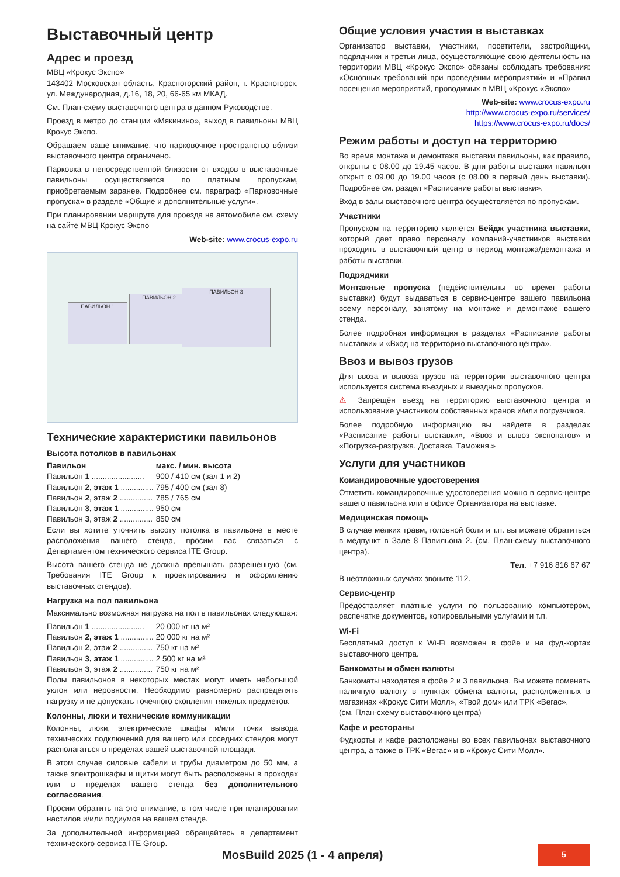Выставочный центр
Адрес и проезд
МВЦ «Крокус Экспо»
143402 Московская область, Красногорский район, г. Красногорск, ул. Международная, д.16, 18, 20, 66-65 км МКАД.
См. План-схему выставочного центра в данном Руководстве.
Проезд в метро до станции «Мякинино», выход в павильоны МВЦ Крокус Экспо.
Обращаем ваше внимание, что парковочное пространство вблизи выставочного центра ограничено.
Парковка в непосредственной близости от входов в выставочные павильоны осуществляется по платным пропускам, приобретаемым заранее. Подробнее см. параграф «Парковочные пропуска» в разделе «Общие и дополнительные услуги».
При планировании маршрута для проезда на автомобиле см. схему на сайте МВЦ Крокус Экспо
Web-site: www.crocus-expo.ru
ПАВИЛЬОН 1
ПАВИЛЬОН 2
ПАВИЛЬОН 3
Технические характеристики павильонов
Высота потолков в павильонах
| Павильон | макс. / мин. высота |
| --- | --- |
| Павильон 1 ........................ | 900 / 410 см (зал 1 и 2) |
| Павильон 2, этаж 1 ............... | 795 / 400 см (зал 8) |
| Павильон 2 , этаж 2 ............... | 785 / 765 см |
| Павильон 3, этаж 1 ............... | 950 см |
| Павильон 3 , этаж 2 ............... | 850 см |
Если вы хотите уточнить высоту потолка в павильоне в месте расположения вашего стенда, просим вас связаться с Департаментом технического сервиса ITE Group.
Высота вашего стенда не должна превышать разрешенную (см. Требования ITE Group к проектированию и оформлению выставочных стендов).
Нагрузка на пол павильона
Максимально возможная нагрузка на пол в павильонах следующая:
| Павильон 1 ........................ | 20 000 кг на м² |
| Павильон 2, этаж 1 ............... | 20 000 кг на м² |
| Павильон 2 , этаж 2 ............... | 750 кг на м² |
| Павильон 3, этаж 1 ............... | 2 500 кг на м² |
| Павильон 3 , этаж 2 ............... | 750 кг на м² |
Полы павильонов в некоторых местах могут иметь небольшой уклон или неровности. Необходимо равномерно распределять нагрузку и не допускать точечного скопления тяжелых предметов.
Колонны, люки и технические коммуникации
Колонны, люки, электрические шкафы и/или точки вывода технических подключений для вашего или соседних стендов могут располагаться в пределах вашей выставочной площади.
В этом случае силовые кабели и трубы диаметром до 50 мм, а также электрошкафы и щитки могут быть расположены в проходах или в пределах вашего стенда без дополнительного согласования.
Просим обратить на это внимание, в том числе при планировании настилов и/или подиумов на вашем стенде.
За дополнительной информацией обращайтесь в департамент технического сервиса ITE Group.
Общие условия участия в выставках
Организатор выставки, участники, посетители, застройщики, подрядчики и третьи лица, осуществляющие свою деятельность на территории МВЦ «Крокус Экспо» обязаны соблюдать требования: «Основных требований при проведении мероприятий» и «Правил посещения мероприятий, проводимых в МВЦ «Крокус «Экспо»
Web-site: www.crocus-expo.ru
http://www.crocus-expo.ru/services/
https://www.crocus-expo.ru/docs/
Режим работы и доступ на территорию
Во время монтажа и демонтажа выставки павильоны, как правило, открыты с 08.00 до 19.45 часов. В дни работы выставки павильон открыт с 09.00 до 19.00 часов (с 08.00 в первый день выставки). Подробнее см. раздел «Расписание работы выставки».
Вход в залы выставочного центра осуществляется по пропускам.
Участники
Пропуском на территорию является Бейдж участника выставки, который дает право персоналу компаний-участников выставки проходить в выставочный центр в период монтажа/демонтажа и работы выставки.
Подрядчики
Монтажные пропуска (недействительны во время работы выставки) будут выдаваться в сервис-центре вашего павильона всему персоналу, занятому на монтаже и демонтаже вашего стенда.
Более подробная информация в разделах «Расписание работы выставки» и «Вход на территорию выставочного центра».
Ввоз и вывоз грузов
Для ввоза и вывоза грузов на территории выставочного центра используется система въездных и выездных пропусков.
⚠ Запрещён въезд на территорию выставочного центра и использование участником собственных кранов и/или погрузчиков.
Более подробную информацию вы найдете в разделах «Расписание работы выставки», «Ввоз и вывоз экспонатов» и «Погрузка-разгрузка. Доставка. Таможня.»
Услуги для участников
Командировочные удостоверения
Отметить командировочные удостоверения можно в сервис-центре вашего павильона или в офисе Организатора на выставке.
Медицинская помощь
В случае мелких травм, головной боли и т.п. вы можете обратиться в медпункт в Зале 8 Павильона 2. (см. План-схему выставочного центра).
Тел. +7 916 816 67 67
В неотложных случаях звоните 112.
Сервис-центр
Предоставляет платные услуги по пользованию компьютером, распечатке документов, копировальными услугами и т.п.
Wi-Fi
Бесплатный доступ к Wi-Fi возможен в фойе и на фуд-кортах выставочного центра.
Банкоматы и обмен валюты
Банкоматы находятся в фойе 2 и 3 павильона. Вы можете поменять наличную валюту в пунктах обмена валюты, расположенных в магазинах «Крокус Сити Молл», «Твой дом» или ТРК «Вегас».
(см. План-схему выставочного центра)
Кафе и рестораны
Фудкорты и кафе расположены во всех павильонах выставочного центра, а также в ТРК «Вегас» и в «Крокус Сити Молл».
MosBuild 2025 (1 - 4 апреля)
5